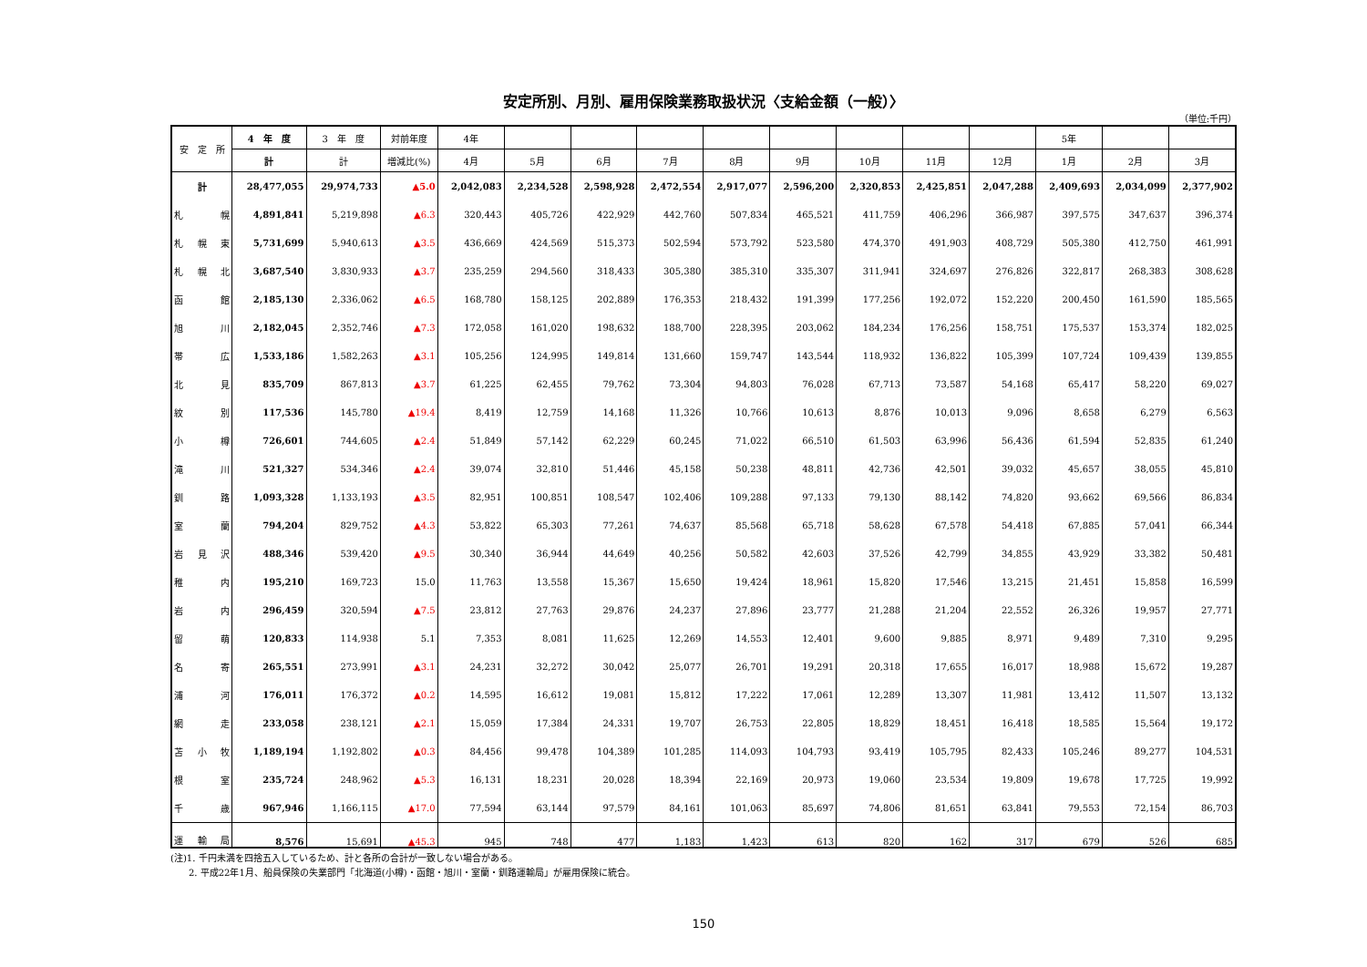安定所別、月別、雇用保険業務取扱状況〈支給金額（一般）〉
（単位:千円）
| 安 定 所 | 4 年 度 | 3 年 度 | 対前年度 | 4年 | | | | | | | | | 5年 | | |
| --- | --- | --- | --- | --- | --- | --- | --- | --- | --- | --- | --- | --- | --- | --- | --- |
| | 計 | 計 | 増減比(%) | 4月 | 5月 | 6月 | 7月 | 8月 | 9月 | 10月 | 11月 | 12月 | 1月 | 2月 | 3月 |
| 計 | 28,477,055 | 29,974,733 | ▲5.0 | 2,042,083 | 2,234,528 | 2,598,928 | 2,472,554 | 2,917,077 | 2,596,200 | 2,320,853 | 2,425,851 | 2,047,288 | 2,409,693 | 2,034,099 | 2,377,902 |
| 札幌 | 4,891,841 | 5,219,898 | ▲6.3 | 320,443 | 405,726 | 422,929 | 442,760 | 507,834 | 465,521 | 411,759 | 406,296 | 366,987 | 397,575 | 347,637 | 396,374 |
| 札幌東 | 5,731,699 | 5,940,613 | ▲3.5 | 436,669 | 424,569 | 515,373 | 502,594 | 573,792 | 523,580 | 474,370 | 491,903 | 408,729 | 505,380 | 412,750 | 461,991 |
| 札幌北 | 3,687,540 | 3,830,933 | ▲3.7 | 235,259 | 294,560 | 318,433 | 305,380 | 385,310 | 335,307 | 311,941 | 324,697 | 276,826 | 322,817 | 268,383 | 308,628 |
| 函館 | 2,185,130 | 2,336,062 | ▲6.5 | 168,780 | 158,125 | 202,889 | 176,353 | 218,432 | 191,399 | 177,256 | 192,072 | 152,220 | 200,450 | 161,590 | 185,565 |
| 旭川 | 2,182,045 | 2,352,746 | ▲7.3 | 172,058 | 161,020 | 198,632 | 188,700 | 228,395 | 203,062 | 184,234 | 176,256 | 158,751 | 175,537 | 153,374 | 182,025 |
| 帯広 | 1,533,186 | 1,582,263 | ▲3.1 | 105,256 | 124,995 | 149,814 | 131,660 | 159,747 | 143,544 | 118,932 | 136,822 | 105,399 | 107,724 | 109,439 | 139,855 |
| 北見 | 835,709 | 867,813 | ▲3.7 | 61,225 | 62,455 | 79,762 | 73,304 | 94,803 | 76,028 | 67,713 | 73,587 | 54,168 | 65,417 | 58,220 | 69,027 |
| 紋別 | 117,536 | 145,780 | ▲19.4 | 8,419 | 12,759 | 14,168 | 11,326 | 10,766 | 10,613 | 8,876 | 10,013 | 9,096 | 8,658 | 6,279 | 6,563 |
| 小樽 | 726,601 | 744,605 | ▲2.4 | 51,849 | 57,142 | 62,229 | 60,245 | 71,022 | 66,510 | 61,503 | 63,996 | 56,436 | 61,594 | 52,835 | 61,240 |
| 滝川 | 521,327 | 534,346 | ▲2.4 | 39,074 | 32,810 | 51,446 | 45,158 | 50,238 | 48,811 | 42,736 | 42,501 | 39,032 | 45,657 | 38,055 | 45,810 |
| 釧路 | 1,093,328 | 1,133,193 | ▲3.5 | 82,951 | 100,851 | 108,547 | 102,406 | 109,288 | 97,133 | 79,130 | 88,142 | 74,820 | 93,662 | 69,566 | 86,834 |
| 室蘭 | 794,204 | 829,752 | ▲4.3 | 53,822 | 65,303 | 77,261 | 74,637 | 85,568 | 65,718 | 58,628 | 67,578 | 54,418 | 67,885 | 57,041 | 66,344 |
| 岩見沢 | 488,346 | 539,420 | ▲9.5 | 30,340 | 36,944 | 44,649 | 40,256 | 50,582 | 42,603 | 37,526 | 42,799 | 34,855 | 43,929 | 33,382 | 50,481 |
| 稚内 | 195,210 | 169,723 | 15.0 | 11,763 | 13,558 | 15,367 | 15,650 | 19,424 | 18,961 | 15,820 | 17,546 | 13,215 | 21,451 | 15,858 | 16,599 |
| 岩内 | 296,459 | 320,594 | ▲7.5 | 23,812 | 27,763 | 29,876 | 24,237 | 27,896 | 23,777 | 21,288 | 21,204 | 22,552 | 26,326 | 19,957 | 27,771 |
| 留萌 | 120,833 | 114,938 | 5.1 | 7,353 | 8,081 | 11,625 | 12,269 | 14,553 | 12,401 | 9,600 | 9,885 | 8,971 | 9,489 | 7,310 | 9,295 |
| 名寄 | 265,551 | 273,991 | ▲3.1 | 24,231 | 32,272 | 30,042 | 25,077 | 26,701 | 19,291 | 20,318 | 17,655 | 16,017 | 18,988 | 15,672 | 19,287 |
| 浦河 | 176,011 | 176,372 | ▲0.2 | 14,595 | 16,612 | 19,081 | 15,812 | 17,222 | 17,061 | 12,289 | 13,307 | 11,981 | 13,412 | 11,507 | 13,132 |
| 網走 | 233,058 | 238,121 | ▲2.1 | 15,059 | 17,384 | 24,331 | 19,707 | 26,753 | 22,805 | 18,829 | 18,451 | 16,418 | 18,585 | 15,564 | 19,172 |
| 苫小牧 | 1,189,194 | 1,192,802 | ▲0.3 | 84,456 | 99,478 | 104,389 | 101,285 | 114,093 | 104,793 | 93,419 | 105,795 | 82,433 | 105,246 | 89,277 | 104,531 |
| 根室 | 235,724 | 248,962 | ▲5.3 | 16,131 | 18,231 | 20,028 | 18,394 | 22,169 | 20,973 | 19,060 | 23,534 | 19,809 | 19,678 | 17,725 | 19,992 |
| 千歳 | 967,946 | 1,166,115 | ▲17.0 | 77,594 | 63,144 | 97,579 | 84,161 | 101,063 | 85,697 | 74,806 | 81,651 | 63,841 | 79,553 | 72,154 | 86,703 |
| 運輸局 | 8,576 | 15,691 | ▲45.3 | 945 | 748 | 477 | 1,183 | 1,423 | 613 | 820 | 162 | 317 | 679 | 526 | 685 |
(注)1. 千円未満を四捨五入しているため、計と各所の合計が一致しない場合がある。
　　2. 平成22年1月、船員保険の失業部門「北海道(小樽)・函館・旭川・室蘭・釧路運輸局」が雇用保険に統合。
150